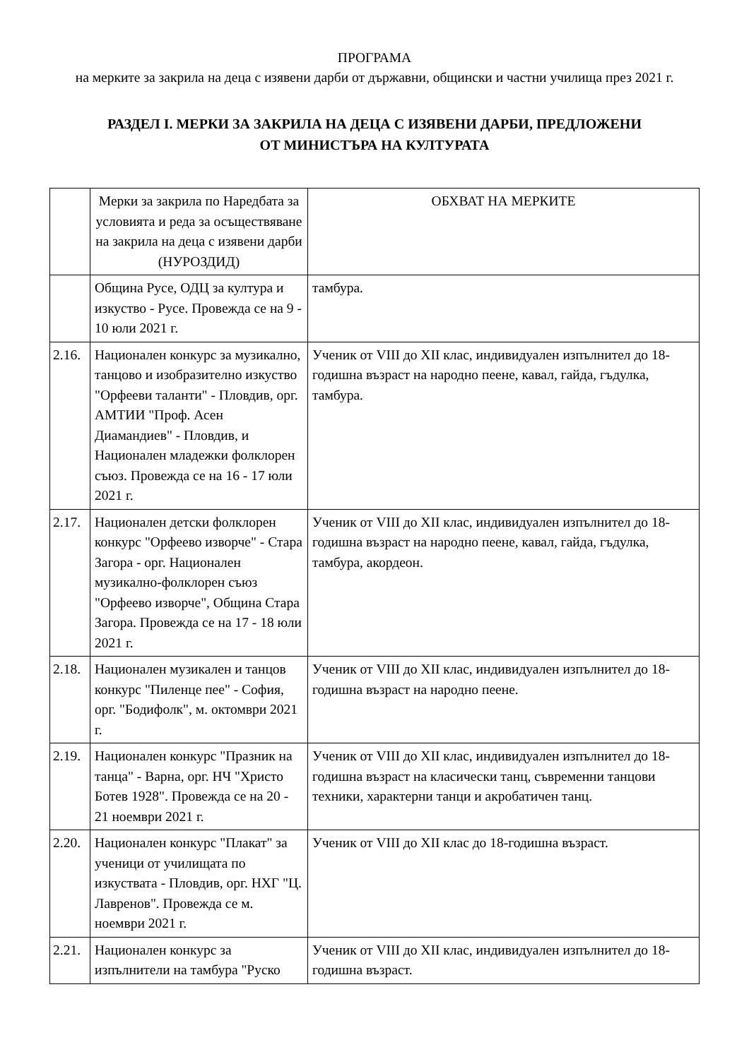ПРОГРАМА
на мерките за закрила на деца с изявени дарби от държавни, общински и частни училища през 2021 г.
РАЗДЕЛ I. МЕРКИ ЗА ЗАКРИЛА НА ДЕЦА С ИЗЯВЕНИ ДАРБИ, ПРЕДЛОЖЕНИ
ОТ МИНИСТЪРА НА КУЛТУРАТА
| | Мерки за закрила по Наредбата за условията и реда за осъществяване на закрила на деца с изявени дарби (НУРОЗДИД) | ОБХВАТ НА МЕРКИТЕ |
| | Община Русе, ОДЦ за култура и изкуство - Русе. Провежда се на 9 - 10 юли 2021 г. | тамбура. |
| 2.16. | Национален конкурс за музикално, танцово и изобразително изкуство "Орфееви таланти" - Пловдив, орг. АМТИИ "Проф. Асен Диамандиев" - Пловдив, и Национален младежки фолклорен съюз. Провежда се на 16 - 17 юли 2021 г. | Ученик от VIII до XII клас, индивидуален изпълнител до 18-годишна възраст на народно пеене, кавал, гайда, гъдулка, тамбура. |
| 2.17. | Национален детски фолклорен конкурс "Орфеево изворче" - Стара Загора - орг. Национален музикално-фолклорен съюз "Орфеево изворче", Община Стара Загора. Провежда се на 17 - 18 юли 2021 г. | Ученик от VIII до XII клас, индивидуален изпълнител до 18-годишна възраст на народно пеене, кавал, гайда, гъдулка, тамбура, акордеон. |
| 2.18. | Национален музикален и танцов конкурс "Пиленце пее" - София, орг. "Бодифолк", м. октомври 2021 г. | Ученик от VIII до XII клас, индивидуален изпълнител до 18-годишна възраст на народно пеене. |
| 2.19. | Национален конкурс "Празник на танца" - Варна, орг. НЧ "Христо Ботев 1928". Провежда се на 20 - 21 ноември 2021 г. | Ученик от VIII до XII клас, индивидуален изпълнител до 18-годишна възраст на класически танц, съвременни танцови техники, характерни танци и акробатичен танц. |
| 2.20. | Национален конкурс "Плакат" за ученици от училищата по изкуствата - Пловдив, орг. НХГ "Ц. Лавренов". Провежда се м. ноември 2021 г. | Ученик от VIII до XII клас до 18-годишна възраст. |
| 2.21. | Национален конкурс за изпълнители на тамбура "Руско | Ученик от VIII до XII клас, индивидуален изпълнител до 18-годишна възраст. |